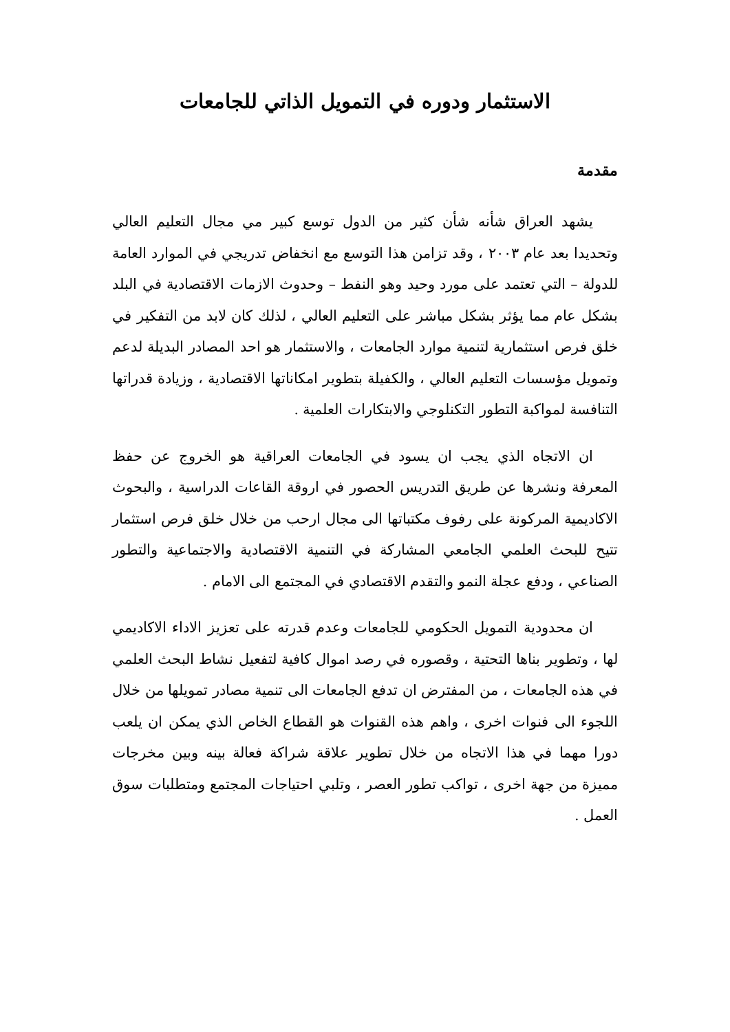الاستثمار ودوره في التمويل الذاتي للجامعات
مقدمة
يشهد العراق شأنه شأن كثير من الدول توسع كبير مي مجال التعليم العالي وتحديدا بعد عام ٢٠٠٣ ، وقد تزامن هذا التوسع مع انخفاض تدريجي في الموارد العامة للدولة – التي تعتمد على مورد وحيد وهو النفط – وحدوث الازمات الاقتصادية في البلد بشكل عام مما يؤثر بشكل مباشر على التعليم العالي ، لذلك كان لابد من التفكير في خلق فرص استثمارية لتنمية موارد الجامعات ، والاستثمار هو احد المصادر البديلة لدعم وتمويل مؤسسات التعليم العالي ، والكفيلة بتطوير امكاناتها الاقتصادية ، وزيادة قدراتها التنافسة لمواكبة التطور التكنلوجي والابتكارات العلمية .
ان الاتجاه الذي يجب ان يسود في الجامعات العراقية هو الخروج عن حفظ المعرفة ونشرها عن طريق التدريس الحصور في اروقة القاعات الدراسية ، والبحوث الاكاديمية المركونة على رفوف مكتباتها الى مجال ارحب من خلال خلق فرص استثمار تتيح للبحث العلمي الجامعي المشاركة في التنمية الاقتصادية والاجتماعية والتطور الصناعي ، ودفع عجلة النمو والتقدم الاقتصادي في المجتمع الى الامام .
ان محدودية التمويل الحكومي للجامعات وعدم قدرته على تعزيز الاداء الاكاديمي لها ، وتطوير بناها التحتية ، وقصوره في رصد اموال كافية لتفعيل نشاط البحث العلمي في هذه الجامعات ، من المفترض ان تدفع الجامعات الى تنمية مصادر تمويلها من خلال اللجوء الى فنوات اخرى ، واهم هذه القنوات هو القطاع الخاص الذي يمكن ان يلعب دورا مهما في هذا الاتجاه من خلال تطوير علاقة شراكة فعالة بينه وبين مخرجات مميزة من جهة اخرى ، تواكب تطور العصر ، وتلبي احتياجات المجتمع ومتطلبات سوق العمل .